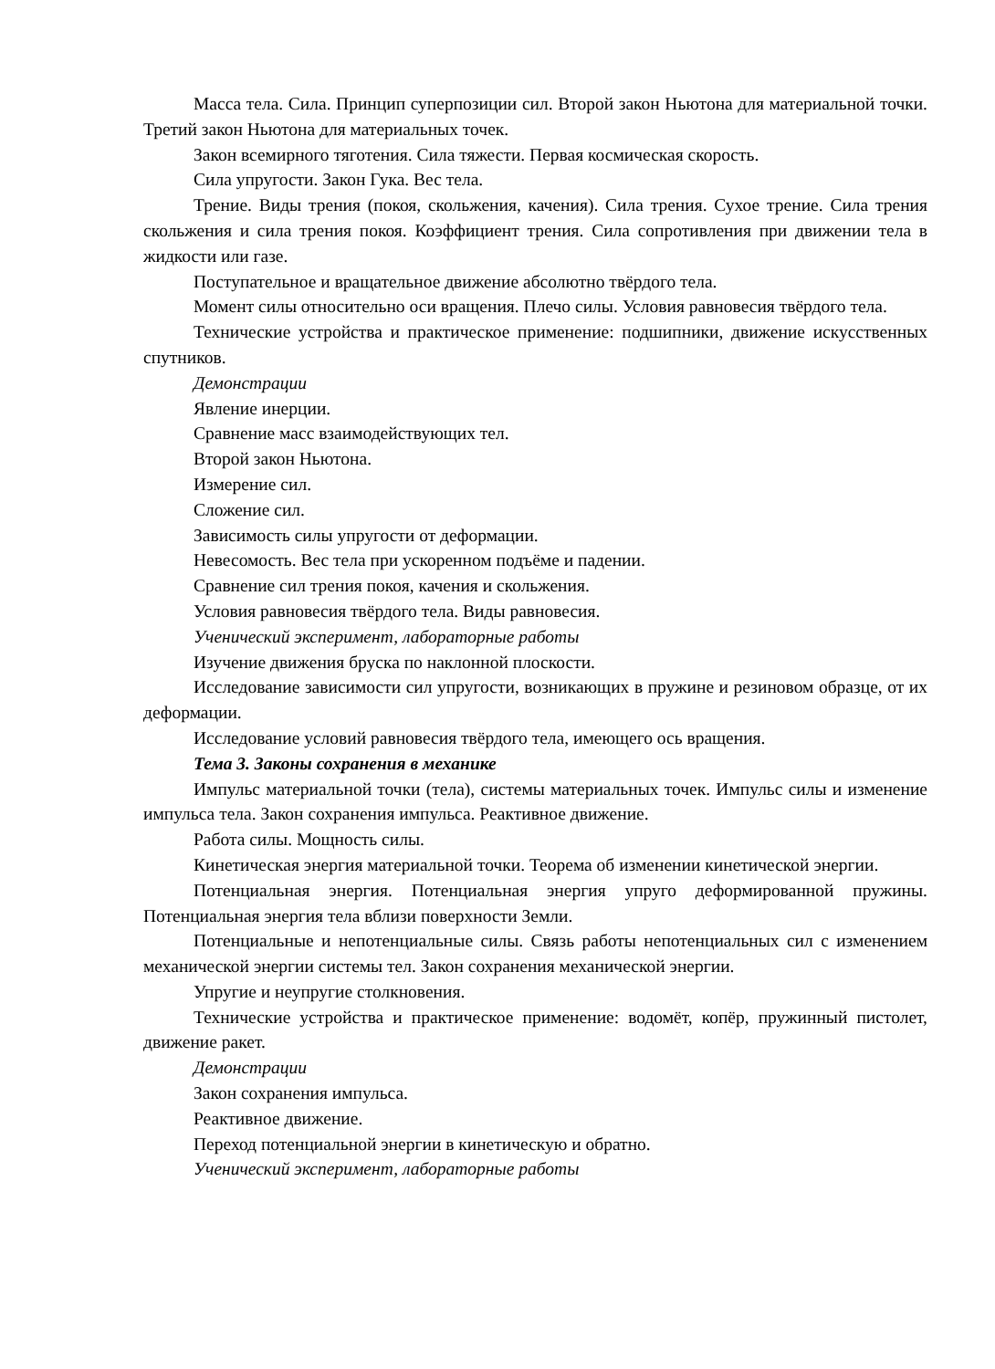Масса тела. Сила. Принцип суперпозиции сил. Второй закон Ньютона для материальной точки. Третий закон Ньютона для материальных точек.
Закон всемирного тяготения. Сила тяжести. Первая космическая скорость.
Сила упругости. Закон Гука. Вес тела.
Трение. Виды трения (покоя, скольжения, качения). Сила трения. Сухое трение. Сила трения скольжения и сила трения покоя. Коэффициент трения. Сила сопротивления при движении тела в жидкости или газе.
Поступательное и вращательное движение абсолютно твёрдого тела.
Момент силы относительно оси вращения. Плечо силы. Условия равновесия твёрдого тела.
Технические устройства и практическое применение: подшипники, движение искусственных спутников.
Демонстрации
Явление инерции.
Сравнение масс взаимодействующих тел.
Второй закон Ньютона.
Измерение сил.
Сложение сил.
Зависимость силы упругости от деформации.
Невесомость. Вес тела при ускоренном подъёме и падении.
Сравнение сил трения покоя, качения и скольжения.
Условия равновесия твёрдого тела. Виды равновесия.
Ученический эксперимент, лабораторные работы
Изучение движения бруска по наклонной плоскости.
Исследование зависимости сил упругости, возникающих в пружине и резиновом образце, от их деформации.
Исследование условий равновесия твёрдого тела, имеющего ось вращения.
Тема 3. Законы сохранения в механике
Импульс материальной точки (тела), системы материальных точек. Импульс силы и изменение импульса тела. Закон сохранения импульса. Реактивное движение.
Работа силы. Мощность силы.
Кинетическая энергия материальной точки. Теорема об изменении кинетической энергии.
Потенциальная энергия. Потенциальная энергия упруго деформированной пружины. Потенциальная энергия тела вблизи поверхности Земли.
Потенциальные и непотенциальные силы. Связь работы непотенциальных сил с изменением механической энергии системы тел. Закон сохранения механической энергии.
Упругие и неупругие столкновения.
Технические устройства и практическое применение: водомёт, копёр, пружинный пистолет, движение ракет.
Демонстрации
Закон сохранения импульса.
Реактивное движение.
Переход потенциальной энергии в кинетическую и обратно.
Ученический эксперимент, лабораторные работы